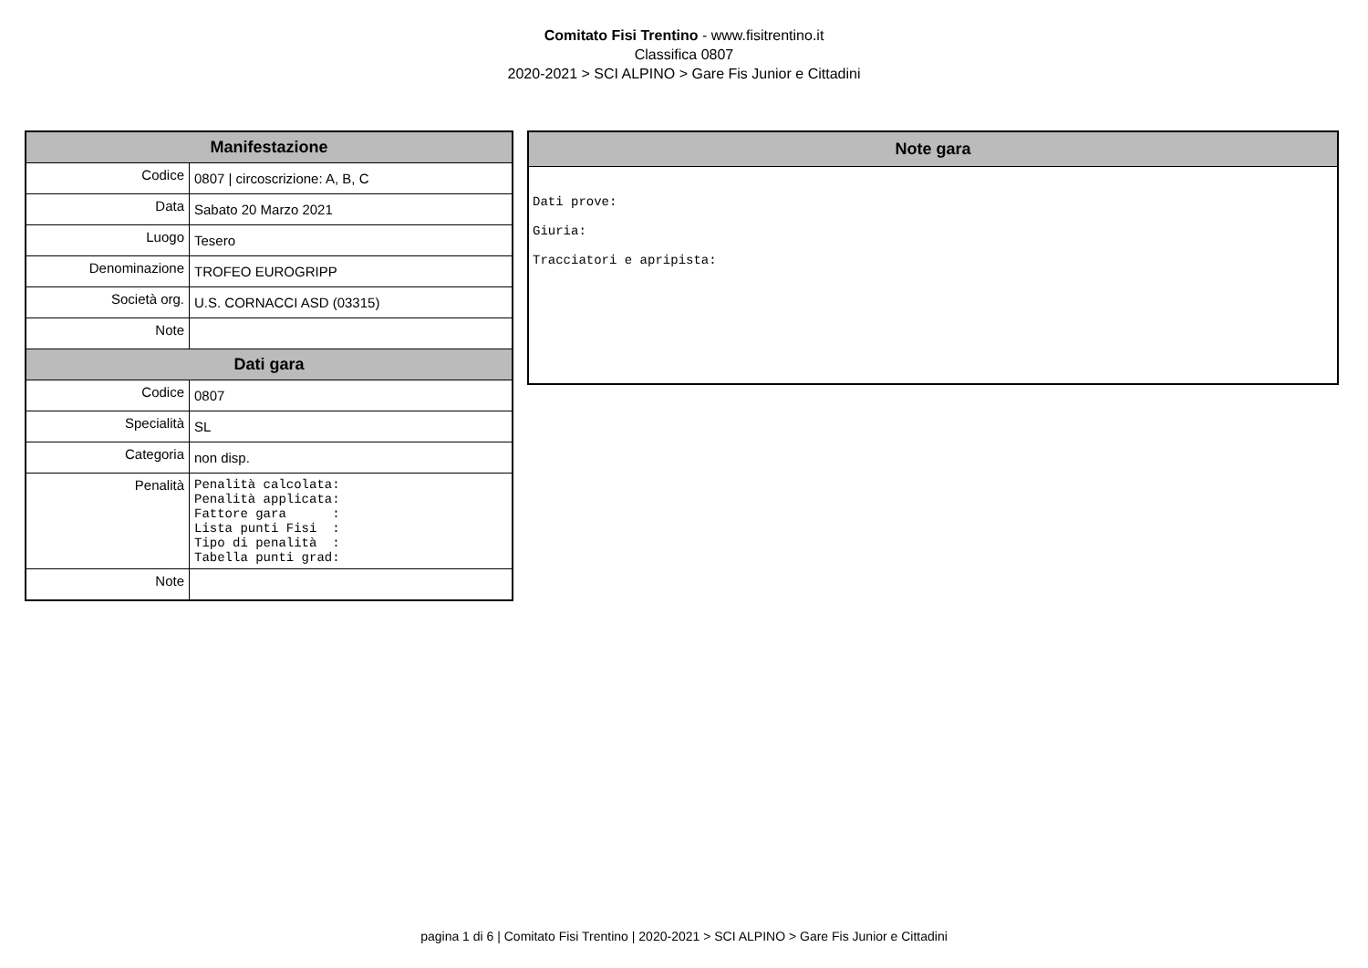Comitato Fisi Trentino - www.fisitrentino.it
Classifica 0807
2020-2021 > SCI ALPINO > Gare Fis Junior e Cittadini
| Manifestazione | |
| --- | --- |
| Codice | 0807 / circoscrizione: A, B, C |
| Data | Sabato 20 Marzo 2021 |
| Luogo | Tesero |
| Denominazione | TROFEO EUROGRIPP |
| Società org. | U.S. CORNACCI ASD (03315) |
| Note | |
| Dati gara | |
| Codice | 0807 |
| Specialità | SL |
| Categoria | non disp. |
| Penalità | Penalità calcolata: Penalità applicata: Fattore gara : Lista punti Fisi : Tipo di penalità : Tabella punti grad: |
| Note | |
Note gara
Dati prove:
Giuria:
Tracciatori e apripista:
pagina 1 di 6 | Comitato Fisi Trentino | 2020-2021 > SCI ALPINO > Gare Fis Junior e Cittadini